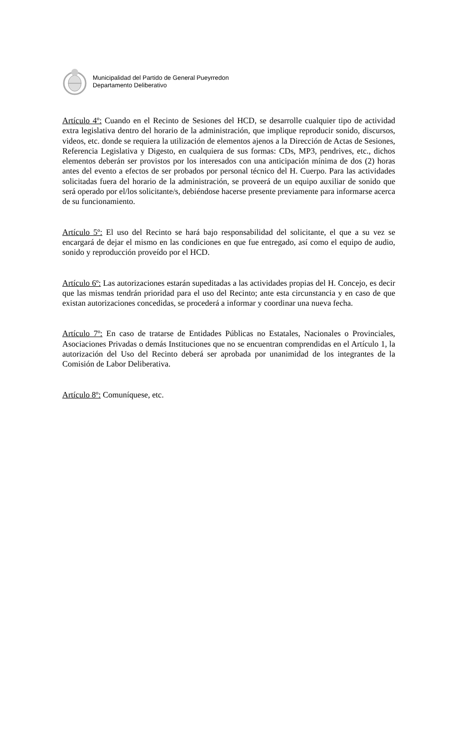Municipalidad del Partido de General Pueyrredon
Departamento Deliberativo
Artículo 4º: Cuando en el Recinto de Sesiones del HCD, se desarrolle cualquier tipo de actividad extra legislativa dentro del horario de la administración, que implique reproducir sonido, discursos, videos, etc. donde se requiera la utilización de elementos ajenos a la Dirección de Actas de Sesiones, Referencia Legislativa y Digesto, en cualquiera de sus formas: CDs, MP3, pendrives, etc., dichos elementos deberán ser provistos por los interesados con una anticipación mínima de dos (2) horas antes del evento a efectos de ser probados por personal técnico del H. Cuerpo. Para las actividades solicitadas fuera del horario de la administración, se proveerá de un equipo auxiliar de sonido que será operado por el/los solicitante/s, debiéndose hacerse presente previamente para informarse acerca de su funcionamiento.
Artículo 5º: El uso del Recinto se hará bajo responsabilidad del solicitante, el que a su vez se encargará de dejar el mismo en las condiciones en que fue entregado, así como el equipo de audio, sonido y reproducción proveído por el HCD.
Artículo 6º: Las autorizaciones estarán supeditadas a las actividades propias del H. Concejo, es decir que las mismas tendrán prioridad para el uso del Recinto; ante esta circunstancia y en caso de que existan autorizaciones concedidas, se procederá a informar y coordinar una nueva fecha.
Artículo 7º: En caso de tratarse de Entidades Públicas no Estatales, Nacionales o Provinciales, Asociaciones Privadas o demás Instituciones que no se encuentran comprendidas en el Artículo 1, la autorización del Uso del Recinto deberá ser aprobada por unanimidad de los integrantes de la Comisión de Labor Deliberativa.
Artículo 8º: Comuníquese, etc.